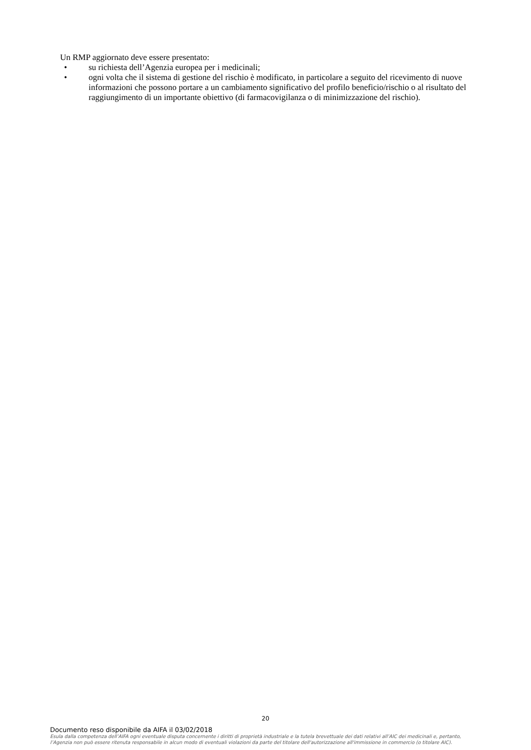Un RMP aggiornato deve essere presentato:
• su richiesta dell’Agenzia europea per i medicinali;
• ogni volta che il sistema di gestione del rischio è modificato, in particolare a seguito del ricevimento di nuove informazioni che possono portare a un cambiamento significativo del profilo beneficio/rischio o al risultato del raggiungimento di un importante obiettivo (di farmacovigilanza o di minimizzazione del rischio).
20
Documento reso disponibile da AIFA il 03/02/2018
Esula dalla competenza dell’AIFA ogni eventuale disputa concernente i diritti di proprietà industriale e la tutela brevettuale dei dati relativi all’AIC dei medicinali e, pertanto, l’Agenzia non può essere ritenuta responsabile in alcun modo di eventuali violazioni da parte del titolare dell'autorizzazione all'immissione in commercio (o titolare AIC).